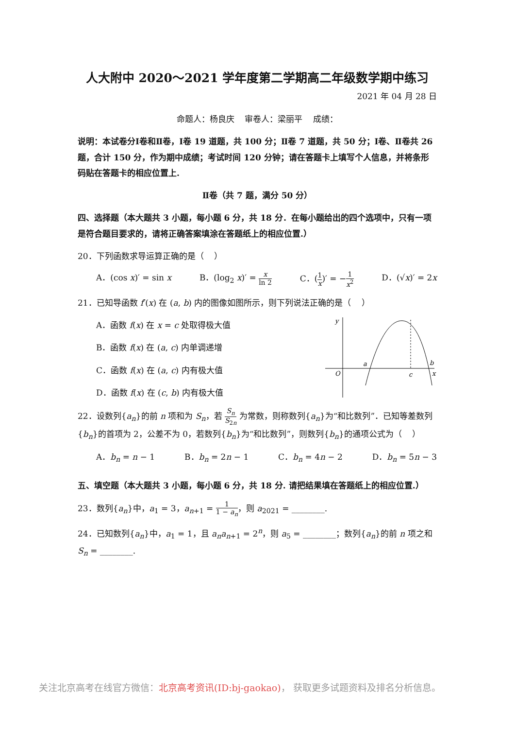人大附中 2020～2021 学年度第二学期高二年级数学期中练习
2021 年 04 月 28 日
命题人：杨良庆 审卷人：梁丽平 成绩：
说明：本试卷分Ⅰ卷和Ⅱ卷，Ⅰ卷 19 道题，共 100 分；Ⅱ卷 7 道题，共 50 分；Ⅰ卷、Ⅱ卷共 26 题，合计 150 分，作为期中成绩；考试时间 120 分钟；请在答题卡上填写个人信息，并将条形码贴在答题卡的相应位置上.
Ⅱ卷（共 7 题，满分 50 分）
四、选择题（本大题共 3 小题，每小题 6 分，共 18 分．在每小题给出的四个选项中，只有一项是符合题目要求的，请将正确答案填涂在答题纸上的相应位置.）
20．下列函数求导运算正确的是（ ）
A．(cos x)′ = sin x B．(log<sub>2</sub> x)′ = x ln 2 C．(1 x)′ = −1 x<sup>2</sup> D．(√x)′ = 2x
21．已知导函数 f′(x) 在 (a, b) 内的图像如图所示，则下列说法正确的是（ ）
A．函数 f(x) 在 x = c 处取得极大值
B．函数 f(x) 在 (a, c) 内单调递增
C．函数 f(x) 在 (a, c) 内有极大值
D．函数 f(x) 在 (c, b) 内有极大值
y
O
a
c
b
x
22．设数列{a<sub>n</sub>}的前 n 项和为 S<sub>n</sub>，若 S<sub>n</sub> S<sub>2n</sub> 为常数，则称数列{a<sub>n</sub>}为“和比数列”．已知等差数列{b<sub>n</sub>}的首项为 2，公差不为 0，若数列{b<sub>n</sub>}为“和比数列”，则数列{b<sub>n</sub>}的通项公式为（ ）
A．b<sub>n</sub> = n − 1 B．b<sub>n</sub> = 2n − 1 C．b<sub>n</sub> = 4n − 2 D．b<sub>n</sub> = 5n − 3
五、填空题（本大题共 3 小题，每小题 6 分，共 18 分. 请把结果填在答题纸上的相应位置.）
23．数列{a<sub>n</sub>}中，a<sub>1</sub> = 3，a<sub>n+1</sub> = 1 1 − a<sub>n</sub>，则 a<sub>2021</sub> = ________.
24．已知数列{a<sub>n</sub>}中，a<sub>1</sub> = 1，且 a<sub>n</sub>a<sub>n+1</sub> = 2<sup>n</sup>，则 a<sub>5</sub> = ________；数列{a<sub>n</sub>}的前 n 项之和 S<sub>n</sub> = ________.
关注北京高考在线官方微信：北京高考资讯(ID:bj-gaokao)， 获取更多试题资料及排名分析信息。